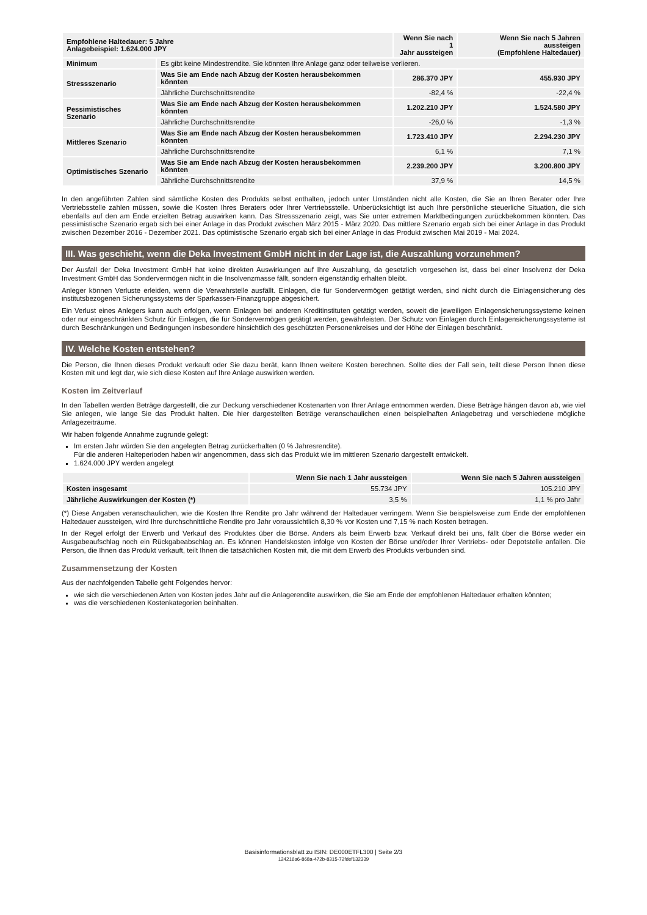| Empfohlene Haltedauer: 5 Jahre Anlagebeispiel: 1.624.000 JPY | | Wenn Sie nach 1 Jahr aussteigen | Wenn Sie nach 5 Jahren aussteigen (Empfohlene Haltedauer) |
| --- | --- | --- | --- |
| Minimum | Es gibt keine Mindestrendite. Sie könnten Ihre Anlage ganz oder teilweise verlieren. | | |
| Stressszenario | Was Sie am Ende nach Abzug der Kosten herausbekommen könnten | 286.370 JPY | 455.930 JPY |
| | Jährliche Durchschnittsrendite | -82,4 % | -22,4 % |
| Pessimistisches Szenario | Was Sie am Ende nach Abzug der Kosten herausbekommen könnten | 1.202.210 JPY | 1.524.580 JPY |
| | Jährliche Durchschnittsrendite | -26,0 % | -1,3 % |
| Mittleres Szenario | Was Sie am Ende nach Abzug der Kosten herausbekommen könnten | 1.723.410 JPY | 2.294.230 JPY |
| | Jährliche Durchschnittsrendite | 6,1 % | 7,1 % |
| Optimistisches Szenario | Was Sie am Ende nach Abzug der Kosten herausbekommen könnten | 2.239.200 JPY | 3.200.800 JPY |
| | Jährliche Durchschnittsrendite | 37,9 % | 14,5 % |
In den angeführten Zahlen sind sämtliche Kosten des Produkts selbst enthalten, jedoch unter Umständen nicht alle Kosten, die Sie an Ihren Berater oder Ihre Vertriebsstelle zahlen müssen, sowie die Kosten Ihres Beraters oder Ihrer Vertriebsstelle. Unberücksichtigt ist auch Ihre persönliche steuerliche Situation, die sich ebenfalls auf den am Ende erzielten Betrag auswirken kann. Das Stressszenario zeigt, was Sie unter extremen Marktbedingungen zurückbekommen könnten. Das pessimistische Szenario ergab sich bei einer Anlage in das Produkt zwischen März 2015 - März 2020. Das mittlere Szenario ergab sich bei einer Anlage in das Produkt zwischen Dezember 2016 - Dezember 2021. Das optimistische Szenario ergab sich bei einer Anlage in das Produkt zwischen Mai 2019 - Mai 2024.
III. Was geschieht, wenn die Deka Investment GmbH nicht in der Lage ist, die Auszahlung vorzunehmen?
Der Ausfall der Deka Investment GmbH hat keine direkten Auswirkungen auf Ihre Auszahlung, da gesetzlich vorgesehen ist, dass bei einer Insolvenz der Deka Investment GmbH das Sondervermögen nicht in die Insolvenzmasse fällt, sondern eigenständig erhalten bleibt.
Anleger können Verluste erleiden, wenn die Verwahrstelle ausfällt. Einlagen, die für Sondervermögen getätigt werden, sind nicht durch die Einlagensicherung des institutsbezogenen Sicherungssystems der Sparkassen-Finanzgruppe abgesichert.
Ein Verlust eines Anlegers kann auch erfolgen, wenn Einlagen bei anderen Kreditinstituten getätigt werden, soweit die jeweiligen Einlagensicherungssysteme keinen oder nur eingeschränkten Schutz für Einlagen, die für Sondervermögen getätigt werden, gewährleisten. Der Schutz von Einlagen durch Einlagensicherungssysteme ist durch Beschränkungen und Bedingungen insbesondere hinsichtlich des geschützten Personenkreises und der Höhe der Einlagen beschränkt.
IV. Welche Kosten entstehen?
Die Person, die Ihnen dieses Produkt verkauft oder Sie dazu berät, kann Ihnen weitere Kosten berechnen. Sollte dies der Fall sein, teilt diese Person Ihnen diese Kosten mit und legt dar, wie sich diese Kosten auf Ihre Anlage auswirken werden.
Kosten im Zeitverlauf
In den Tabellen werden Beträge dargestellt, die zur Deckung verschiedener Kostenarten von Ihrer Anlage entnommen werden. Diese Beträge hängen davon ab, wie viel Sie anlegen, wie lange Sie das Produkt halten. Die hier dargestellten Beträge veranschaulichen einen beispielhaften Anlagebetrag und verschiedene mögliche Anlagezeiträume.
Wir haben folgende Annahme zugrunde gelegt:
Im ersten Jahr würden Sie den angelegten Betrag zurückerhalten (0 % Jahresrendite).
Für die anderen Halteperioden haben wir angenommen, dass sich das Produkt wie im mittleren Szenario dargestellt entwickelt.
1.624.000 JPY werden angelegt
| | Wenn Sie nach 1 Jahr aussteigen | Wenn Sie nach 5 Jahren aussteigen |
| --- | --- | --- |
| Kosten insgesamt | 55.734 JPY | 105.210 JPY |
| Jährliche Auswirkungen der Kosten (*) | 3,5 % | 1,1 % pro Jahr |
(*) Diese Angaben veranschaulichen, wie die Kosten Ihre Rendite pro Jahr während der Haltedauer verringern. Wenn Sie beispielsweise zum Ende der empfohlenen Haltedauer aussteigen, wird Ihre durchschnittliche Rendite pro Jahr voraussichtlich 8,30 % vor Kosten und 7,15 % nach Kosten betragen.
In der Regel erfolgt der Erwerb und Verkauf des Produktes über die Börse. Anders als beim Erwerb bzw. Verkauf direkt bei uns, fällt über die Börse weder ein Ausgabeaufschlag noch ein Rückgabeabschlag an. Es können Handelskosten infolge von Kosten der Börse und/oder Ihrer Vertriebs- oder Depotstelle anfallen. Die Person, die Ihnen das Produkt verkauft, teilt Ihnen die tatsächlichen Kosten mit, die mit dem Erwerb des Produkts verbunden sind.
Zusammensetzung der Kosten
Aus der nachfolgenden Tabelle geht Folgendes hervor:
wie sich die verschiedenen Arten von Kosten jedes Jahr auf die Anlagerendite auswirken, die Sie am Ende der empfohlenen Haltedauer erhalten könnten;
was die verschiedenen Kostenkategorien beinhalten.
Basisinformationsblatt zu ISIN: DE000ETFL300 | Seite 2/3
124216a6-868a-472b-8315-72fdef132339